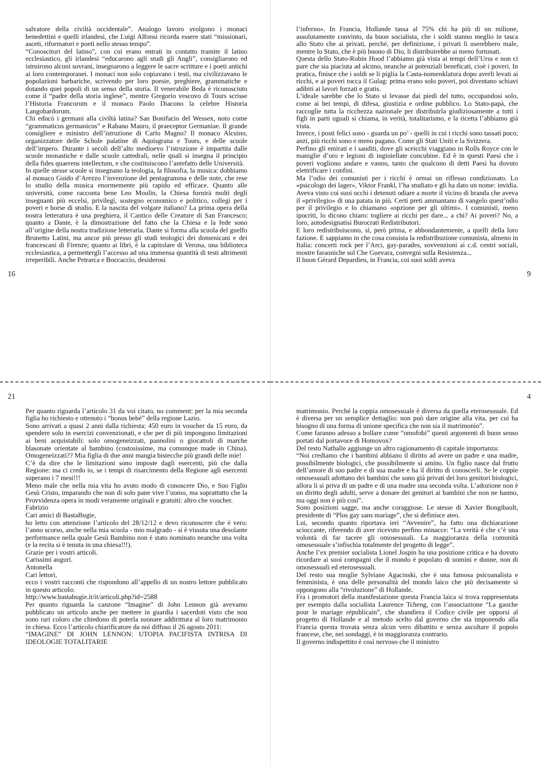salvatore della civiltà occidentale”. Analogo lavoro svolgono i monaci benedettini e quelli irlandesi, che Luigi Alfonsi ricorda essere stati “missionari, asceti, riformatori e poeti nello stesso tempo”.
“Conoscitori del latino”, con cui erano entrati in contatto tramite il latino ecclesiastico, gli irlandesi “educarono agli studi gli Angli”, consigliarono ed istruirono alcuni sovrani, insegnarono a leggere le sacre scritture e i poeti antichi ai loro contemporanei. I monaci non solo copiavano i testi, ma civilizzavano le popolazioni barbariche, scrivendo per loro poesie, preghiere, grammatiche e dotando quei popoli di un senso della storia. Il venerabile Beda è riconosciuto come il “padre della storia inglese”, mentre Gregorio vescovo di Tours scrisse l’Historia Francorum e il monaco Paolo Diacono la celebre Historia Langobardorum.
Chi educò i germani alla civiltà latina? San Bonifacio del Wessex, noto come “grammaticus germanicus” e Rabano Mauro, il praeceptor Germaniae. Il grande consigliere e ministro dell’istruzione di Carlo Magno? Il monaco Alcuino, organizzatore delle Schole palatine di Aquisgrana e Tours, e delle scuole dell’impero. Durante i secoli dell’alto medioevo l’istruzione è impartita dalle scuole monastiche e dalle scuole cattedrali, nelle quali si insegna il principio della fides quaerens intellectum, e che costituiscono l’antefatto delle Università.
In quelle stesse scuole si insegnano la teologia, la filosofia, la musica: dobbiamo al monaco Guido d’Arezzo l’invenzione del pentagramma e delle note, che rese lo studio della musica enormemente più rapido ed efficace. Quanto alle università, come racconta bene Leo Moulin, la Chiesa fornirà molti degli insegnanti più eccelsi, privilegi, sostegno economico e politico, collegi per i poveri e borse di studio. E la nascita del volgare italiano? La prima opera della nostra letteratura è una preghiera, il Cantico delle Creature di San Francesco; quanto a Dante, è la dimostrazione del fatto che la Chiesa e la fede sono all’origine della nostra tradizione letteraria. Dante si forma alla scuola del guelfo Brunetto Latini, ma ancor più presso gli studi teologici dei domenicani e dei francescani di Firenze; quanto ai libri, è la capitolare di Verona, una biblioteca ecclesiastica, a permettergli l’accesso ad una immensa quantità di testi altrimenti irreperibili. Anche Petrarca e Boccaccio, desiderosi
16
l’inferno». In Francia, Hollande tassa al 75% chi ha più di un milione, assolutamente convinto, da buon socialista, che i soldi stanno meglio in tasca allo Stato che ai privati, perché, per definizione, i privati li userebbero male, mentre lo Stato, che è più buono di Dio, li distribuirebbe ai meno fortunati.
Questa dello Stato-Robin Hood l’abbiamo già vista ai tempi dell’Urss e non ci pare che sia piaciuta ad alcuno, neanche ai potenziali beneficati, cioè i poveri. In pratica, finisce che i soldi se li piglia la Casta-nomenklatura dopo averli levati ai ricchi, e ai poveri tocca il Gulag: prima erano solo poveri, poi diventano schiavi adibiti ai lavori forzati e gratis.
L’ideale sarebbe che lo Stato si levasse dai piedi del tutto, occupandosi solo, come ai bei tempi, di difesa, giustizia e ordine pubblico. Lo Stato-papà, che raccoglie tutta la ricchezza nazionale per distribuirla giudiziosamente a tutti i figli in parti uguali si chiama, in verità, totalitarismo, e la ricetta l’abbiamo già vista.
Invece, i posti felici sono - guarda un po’ - quelli in cui i ricchi sono tassati poco; anzi, più ricchi sono e meno pagano. Come gli Stati Uniti e la Svizzera.
Perfino gli emirati e i sauditi, dove gli sceicchi viaggiano in Rolls Royce con le maniglie d’oro e legioni di ingioiellate concubine. Ed è in questi Paesi che i poveri vogliono andare e vanno, tanto che qualcuno di detti Paesi ha dovuto elettrificare i confini.
Ma l’odio dei comunisti per i ricchi è ormai un riflesso condizionato. Lo «psicologo dei lager», Viktor Frankl, l’ha studiato e gli ha dato un nome: invidia. Aveva visto coi suoi occhi i detenuti odiare a morte il vicino di branda che aveva il «privilegio» di una patata in più. Certi preti ammantano di vangelo quest’odio per il privilegio e lo chiamano «opzione per gli ultimi». I comunisti, meno ipocriti, lo dicono chiaro: togliere ai ricchi per dare... a chi? Ai poveri? No, a loro, autodesignatisi Burocrati Redistributori.
E loro redistribuiscono, sì, però prima, e abbondantemente, a quelli della loro fazione. E sappiamo in che cosa consista la redistribuzione comunista, almeno in Italia: concerti rock per l’Arci, gay-parades, sovvenzioni ai c.d. centri sociali, mostre faraoniche sul Che Guevara, convegni sulla Resistenza...
Il buon Gérard Depardieu, in Francia, coi suoi soldi aveva
9
21
Per quanto riguarda l’articolo 31 da voi citato, no comment: per la mia seconda figlia ho richiesto e ottenuto i “bonus bebè” della regione Lazio.
Sono arrivati a quasi 2 anni dalla richiesta: 450 euro in voucher da 15 euro, da spendere solo in esercizi convenzionati, e che per di più impongono limitazioni ai beni acquistabili: solo omogeneizzati, pannolini o giocattoli di marche blasonate orientate al bambino (costosissime, ma comunque made in China). Omogeneizzati?? Mia figlia di due anni mangia bistecche più grandi delle mie!
C’è da dire che le limitazioni sono imposte dagli esercenti, più che dalla Regione: ma ci credo io, se i tempi di risarcimento della Regione agli esercenti superano i 7 mesi!!!
Meno male che nella mia vita ho avuto modo di conoscere Dio, e Suo Figlio Gesù Cristo, imparando che non di solo pane vive l’uomo, ma soprattutto che la Provvidenza opera in modi veramente originali e gratuiti: altro che voucher.
Fabrizio
Cari amici di BastaBugie,
ho letto con attenzione l’articolo del 28/12/12 e devo riconoscere che è vero: l’anno scorso, anche nella mia scuola - mio malgrado - si è vissuta una desolante performance nella quale Gesù Bambino non è stato nominato neanche una volta (e la recita si è tenuta in una chiesa!!!).
Grazie per i vostri articoli.
Carissimi auguri.
Antonella
Cari lettori,
ecco i vostri racconti che rispondono all’appello di un nostro lettore pubblicato in questo articolo:
http://www.bastabugie.it/it/articoli.php?id=2588
Per quanto riguarda la canzone “Imagine” di John Lennon già avevamo pubblicato un articolo anche per mettere in guardia i sacerdoti visto che non sono rari coloro che chiedono di poterla suonare addirittura al loro matrimonio in chiesa. Ecco l’articolo chiarificatore da noi diffuso il 26 agosto 2011:
“IMAGINE” DI JOHN LENNON: UTOPIA PACIFISTA INTRISA DI IDEOLOGIE TOTALITARIE
4
matrimonio. Perché la coppia omosessuale è diversa da quella eterosessuale. Ed è diversa per un semplice dettaglio: non può dare origine alla vita, per cui ha bisogno di una forma di unione specifica che non sia il matrimonio”.
Come faranno adesso a bollare come “omofobi” questi argomenti di buon senso portati dal portavoce di Homovox?
Del resto Nathalie aggiunge un altro ragionamento di capitale importanza:
“Noi crediamo che i bambini abbiano il diritto ad avere un padre e una madre, possibilmente biologici, che possibilmente si amino. Un figlio nasce dal frutto dell’amore di suo padre e di sua madre e ha il diritto di conoscerli. Se le coppie omosessuali adottano dei bambini che sono già privati dei loro genitori biologici, allora li si priva di un padre e di una madre una seconda volta. L’adozione non è un diritto degli adulti, serve a donare dei genitori ai bambini che non ne hanno, ma oggi non è più così”.
Sono posizioni sagge, ma anche coraggiose. Le stesse di Xavier Bongibault, presidente di “Plus gay sans mariage”, che si definisce ateo.
Lui, secondo quanto riportava ieri “Avvenire”, ha fatto una dichiarazione scioccante, riferendo di aver ricevuto perfino minacce: “La verità è che c’è una volontà di far tacere gli omosessuali. La maggioranza della comunità omosessuale s’infischia totalmente del progetto di legge”.
Anche l’ex premier socialista Lionel Jospin ha una posizione critica e ha dovuto ricordare ai suoi compagni che il mondo è popolato di uomini e donne, non di omosessuali ed eterosessuali.
Del resto sua moglie Sylviane Agacinski, che è una famosa psicoanalista e femminista, è una delle personalità del mondo laico che più decisamente si oppongono alla “rivoluzione” di Hollande.
Fra i promotori della manifestazione questa Francia laica si trova rappresentata per esempio dalla socialista Laurence Tcheng, con l’associazione “La gauche pour le mariage républicain”, che sbandiera il Codice civile per opporsi al progetto di Hollande e al metodo scelto dal governo che sta imponendo alla Francia questa trovata senza alcun vero dibattito e senza ascoltare il popolo francese, che, nei sondaggi, è in maggioranza contrario.
Il governo indispettito è così nervoso che il ministro